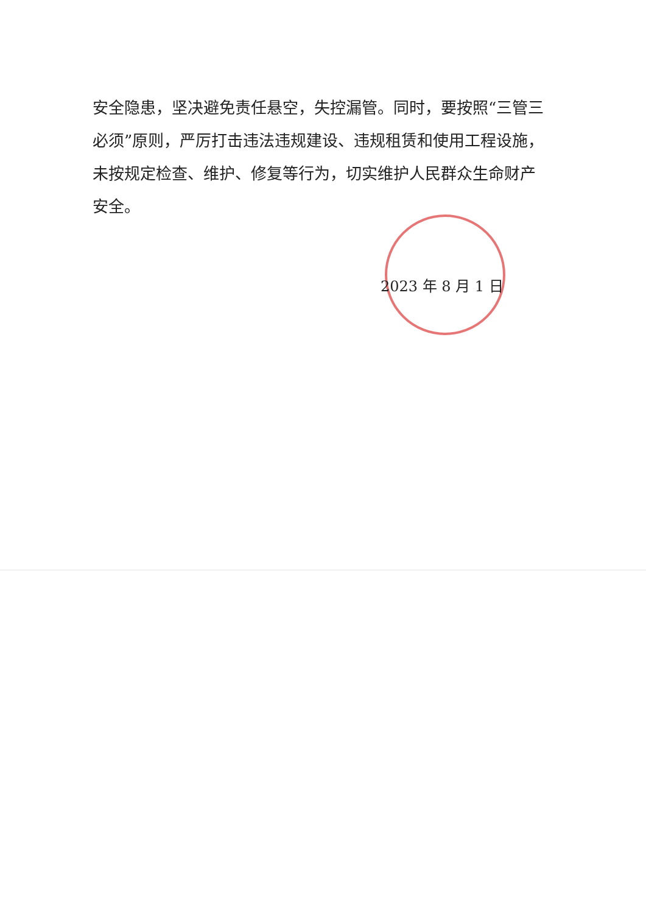安全隐患，坚决避免责任悬空，失控漏管。同时，要按照“三管三必须”原则，严厉打击违法违规建设、违规租赁和使用工程设施，未按规定检查、维护、修复等行为，切实维护人民群众生命财产安全。
2023 年 8 月 1 日